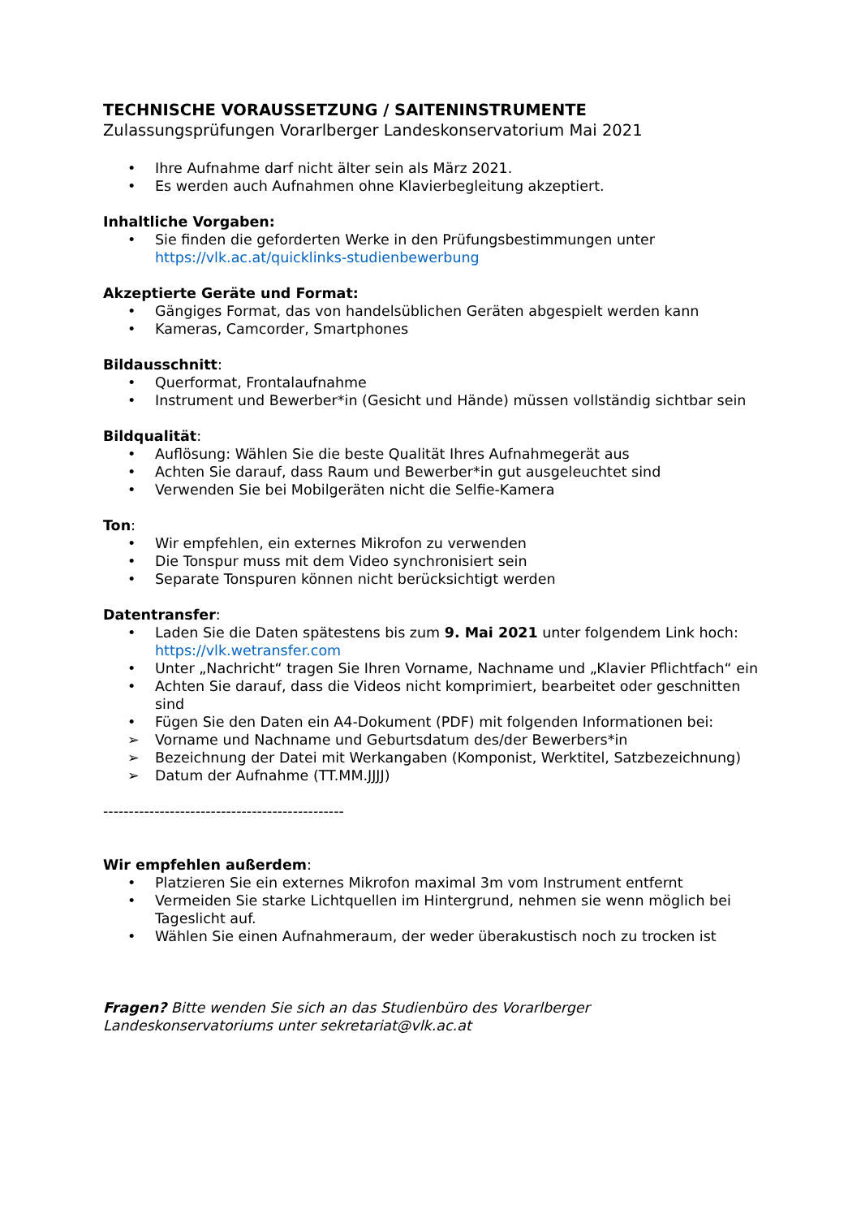TECHNISCHE VORAUSSETZUNG / SAITENINSTRUMENTE
Zulassungsprüfungen Vorarlberger Landeskonservatorium Mai 2021
• Ihre Aufnahme darf nicht älter sein als März 2021.
• Es werden auch Aufnahmen ohne Klavierbegleitung akzeptiert.
Inhaltliche Vorgaben:
• Sie finden die geforderten Werke in den Prüfungsbestimmungen unter https://vlk.ac.at/quicklinks-studienbewerbung
Akzeptierte Geräte und Format:
• Gängiges Format, das von handelsüblichen Geräten abgespielt werden kann
• Kameras, Camcorder, Smartphones
Bildausschnitt:
• Querformat, Frontalaufnahme
• Instrument und Bewerber*in (Gesicht und Hände) müssen vollständig sichtbar sein
Bildqualität:
• Auflösung: Wählen Sie die beste Qualität Ihres Aufnahmegerät aus
• Achten Sie darauf, dass Raum und Bewerber*in gut ausgeleuchtet sind
• Verwenden Sie bei Mobilgeräten nicht die Selfie-Kamera
Ton:
• Wir empfehlen, ein externes Mikrofon zu verwenden
• Die Tonspur muss mit dem Video synchronisiert sein
• Separate Tonspuren können nicht berücksichtigt werden
Datentransfer:
• Laden Sie die Daten spätestens bis zum 9. Mai 2021 unter folgendem Link hoch: https://vlk.wetransfer.com
• Unter „Nachricht“ tragen Sie Ihren Vorname, Nachname und „Klavier Pflichtfach“ ein
• Achten Sie darauf, dass die Videos nicht komprimiert, bearbeitet oder geschnitten sind
• Fügen Sie den Daten ein A4-Dokument (PDF) mit folgenden Informationen bei:
➢ Vorname und Nachname und Geburtsdatum des/der Bewerbers*in
➢ Bezeichnung der Datei mit Werkangaben (Komponist, Werktitel, Satzbezeichnung)
➢ Datum der Aufnahme (TT.MM.JJJJ)
-----------------------------------------------
Wir empfehlen außerdem:
• Platzieren Sie ein externes Mikrofon maximal 3m vom Instrument entfernt
• Vermeiden Sie starke Lichtquellen im Hintergrund, nehmen sie wenn möglich bei Tageslicht auf.
• Wählen Sie einen Aufnahmeraum, der weder überakustisch noch zu trocken ist
Fragen? Bitte wenden Sie sich an das Studienbüro des Vorarlberger Landeskonservatoriums unter sekretariat@vlk.ac.at